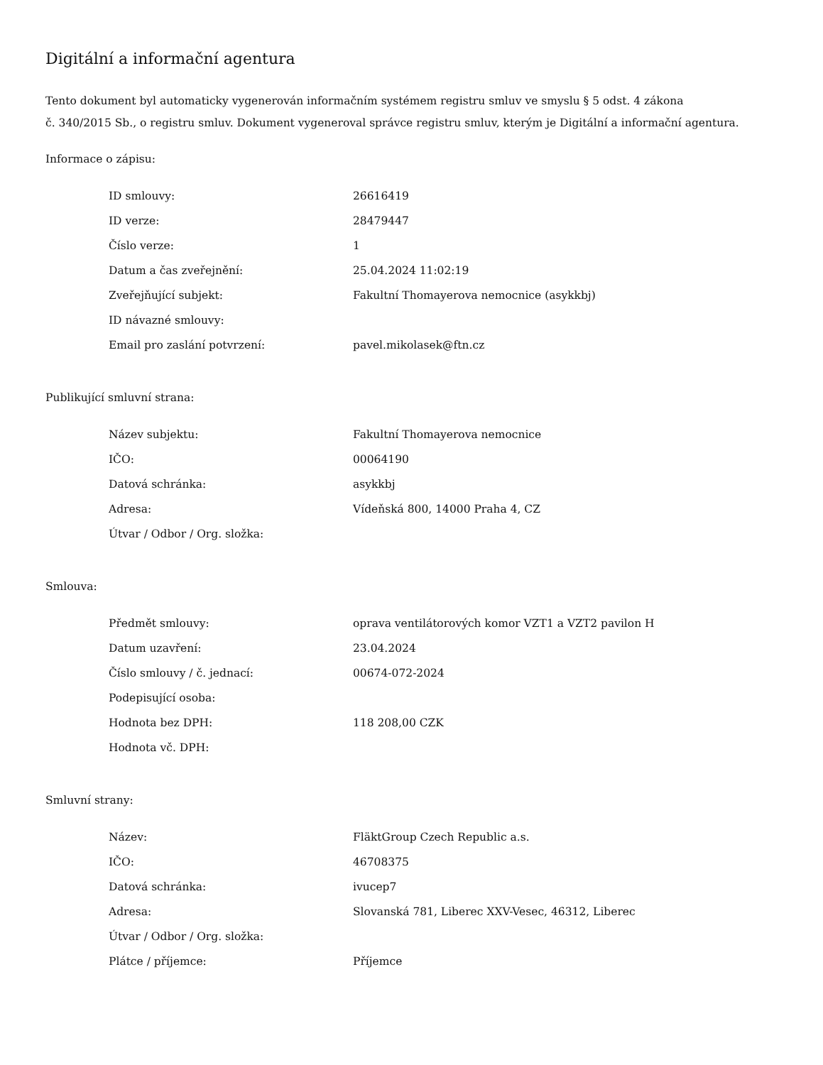Digitální a informační agentura
Tento dokument byl automaticky vygenerován informačním systémem registru smluv ve smyslu § 5 odst. 4 zákona
č. 340/2015 Sb., o registru smluv. Dokument vygeneroval správce registru smluv, kterým je Digitální a informační agentura.
Informace o zápisu:
| ID smlouvy: | 26616419 |
| ID verze: | 28479447 |
| Číslo verze: | 1 |
| Datum a čas zveřejnění: | 25.04.2024 11:02:19 |
| Zveřejňující subjekt: | Fakultní Thomayerova nemocnice (asykkbj) |
| ID návazné smlouvy: | |
| Email pro zaslání potvrzení: | pavel.mikolasek@ftn.cz |
Publikující smluvní strana:
| Název subjektu: | Fakultní Thomayerova nemocnice |
| IČO: | 00064190 |
| Datová schránka: | asykkbj |
| Adresa: | Vídeňská 800, 14000 Praha 4, CZ |
| Útvar / Odbor / Org. složka: | |
Smlouva:
| Předmět smlouvy: | oprava ventilátorových komor VZT1 a VZT2 pavilon H |
| Datum uzavření: | 23.04.2024 |
| Číslo smlouvy / č. jednací: | 00674-072-2024 |
| Podepisující osoba: | |
| Hodnota bez DPH: | 118 208,00 CZK |
| Hodnota vč. DPH: | |
Smluvní strany:
| Název: | FläktGroup Czech Republic a.s. |
| IČO: | 46708375 |
| Datová schránka: | ivucep7 |
| Adresa: | Slovanská 781, Liberec XXV-Vesec, 46312, Liberec |
| Útvar / Odbor / Org. složka: | |
| Plátce / příjemce: | Příjemce |